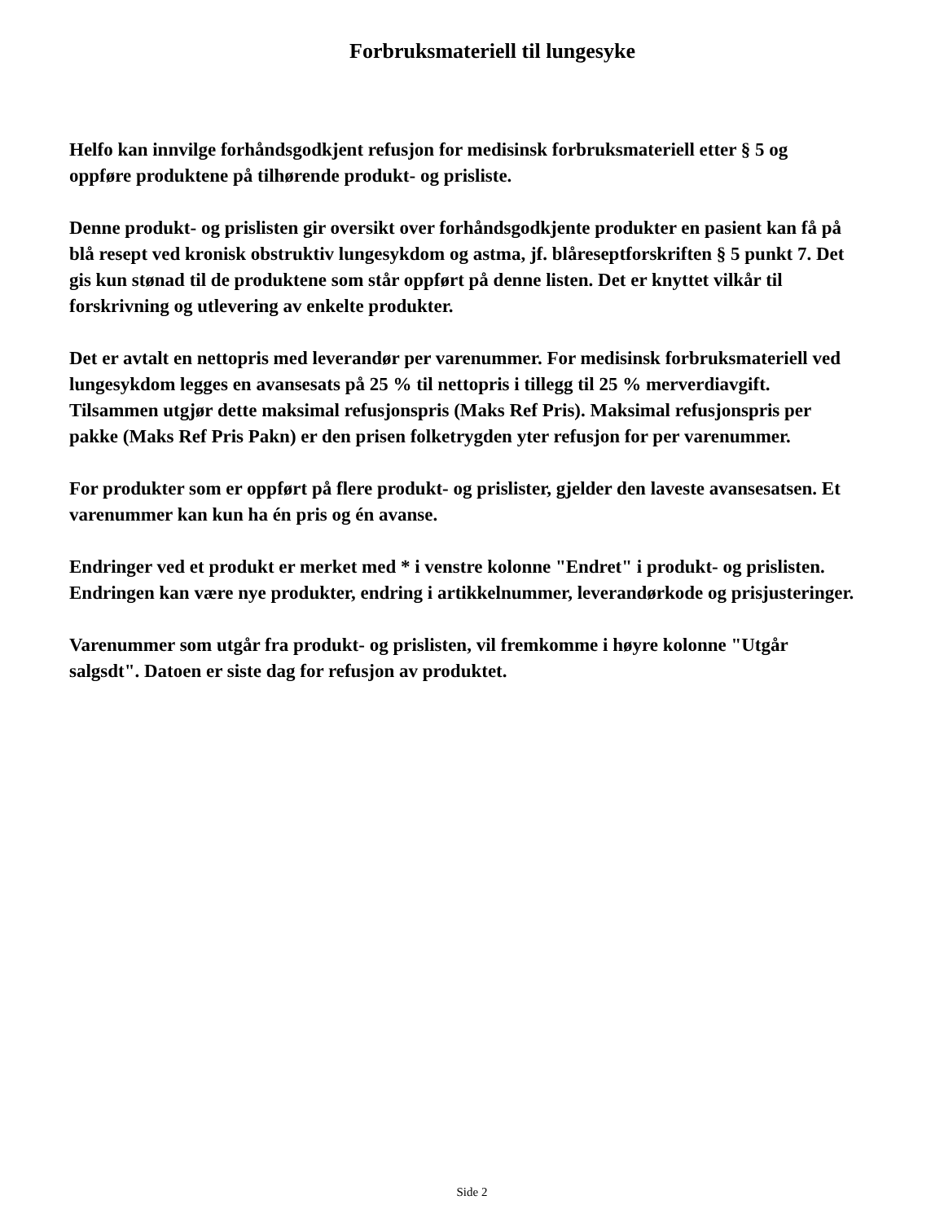Forbruksmateriell til lungesyke
Helfo kan innvilge forhåndsgodkjent refusjon for medisinsk forbruksmateriell etter § 5 og oppføre produktene på tilhørende produkt- og prisliste.
Denne produkt- og prislisten gir oversikt over forhåndsgodkjente produkter en pasient kan få på blå resept ved kronisk obstruktiv lungesykdom og astma, jf. blåreseptforskriften § 5 punkt 7. Det gis kun stønad til de produktene som står oppført på denne listen. Det er knyttet vilkår til forskrivning og utlevering av enkelte produkter.
Det er avtalt en nettopris med leverandør per varenummer. For medisinsk forbruksmateriell ved lungesykdom legges en avansesats på 25 % til nettopris i tillegg til 25 % merverdiavgift. Tilsammen utgjør dette maksimal refusjonspris (Maks Ref Pris). Maksimal refusjonspris per pakke (Maks Ref Pris Pakn) er den prisen folketrygden yter refusjon for per varenummer.
For produkter som er oppført på flere produkt- og prislister, gjelder den laveste avansesatsen. Et varenummer kan kun ha én pris og én avanse.
Endringer ved et produkt er merket med * i venstre kolonne "Endret" i produkt- og prislisten. Endringen kan være nye produkter, endring i artikkelnummer, leverandørkode og prisjusteringer.
Varenummer som utgår fra produkt- og prislisten, vil fremkomme i høyre kolonne "Utgår salgsdt". Datoen er siste dag for refusjon av produktet.
Side 2